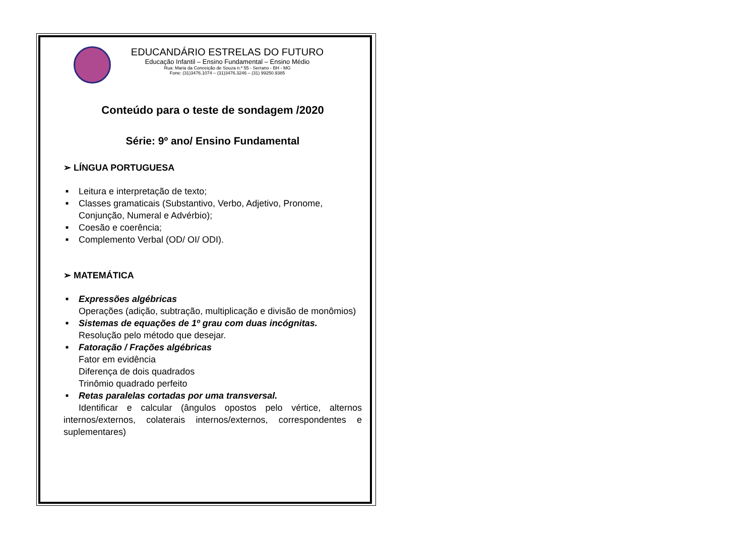EDUCANDÁRIO ESTRELAS DO FUTURO
Educação Infantil – Ensino Fundamental – Ensino Médio
Rua: Maria da Conceição de Souza n.º 55 - Serrano - BH - MG
Fone: (31)3476.1074 – (31)3476.3246 – (31) 99250.9385
Conteúdo para o teste de sondagem /2020
Série: 9º ano/ Ensino Fundamental
➢ LÍNGUA PORTUGUESA
■ Leitura e interpretação de texto;
■ Classes gramaticais (Substantivo, Verbo, Adjetivo, Pronome, Conjunção, Numeral e Advérbio);
■ Coesão e coerência;
■ Complemento Verbal (OD/ OI/ ODI).
➢ MATEMÁTICA
■ Expressões algébricas
Operações (adição, subtração, multiplicação e divisão de monômios)
■ Sistemas de equações de 1º grau com duas incógnitas.
Resolução pelo método que desejar.
■ Fatoração / Frações algébricas
Fator em evidência
Diferença de dois quadrados
Trinômio quadrado perfeito
■ Retas paralelas cortadas por uma transversal.
Identificar e calcular (ângulos opostos pelo vértice, alternos internos/externos, colaterais internos/externos, correspondentes e suplementares)